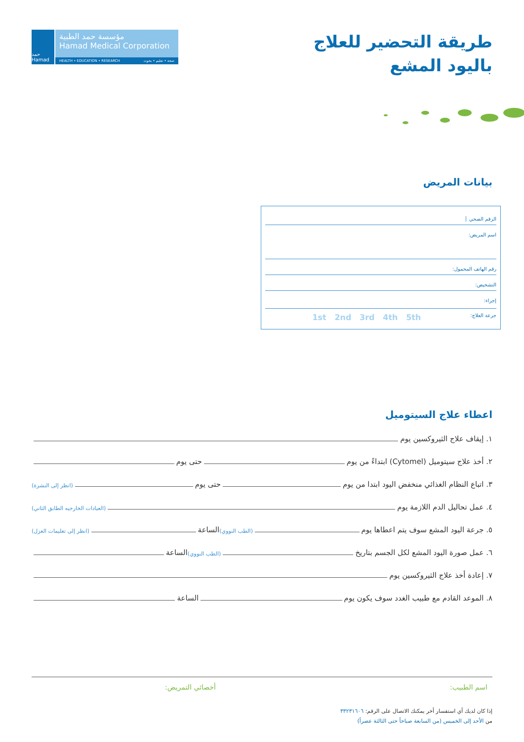حمد Hamad
مؤسسة حمد الطبية
Hamad Medical Corporation
HEALTH • EDUCATION • RESEARCH صحة • تعليم • بحوث
طريقة التحضير للعلاج
باليود المشع
بيانات المريض
الرقم الصحي
اسم المريض:
رقم الهاتف المحمول:
التشخيص:
إجراء:
جرعة العلاج: 1st 2nd 3rd 4th 5th
اعطاء علاج السيتوميل
١. إيقاف علاج الثيروكسين يوم
٢. أخذ علاج سيتوميل (Cytomel) ابتداءً من يوم حتى يوم
٣. اتباع النظام الغذائي منخفض اليود ابتدا من يوم حتى يوم (انظر إلى النشرة)
٤. عمل تحاليل الدم اللازمة يوم (العيادات الخارجيه الطابق الثاني)
٥. جرعة اليود المشع سوف يتم اعطاها يوم (الطب النووي) الساعة (انظر إلى تعليمات العزل)
٦. عمل صورة اليود المشع لكل الجسم بتاريخ (الطب النووي) الساعة
٧. إعادة أخذ علاج الثيروكسين يوم
٨. الموعد القادم مع طبيب الغدد سوف يكون يوم الساعة
اسم الطبيب: أخصائي التمريض:
إذا كان لديك أي استفسار أخر يمكنك الاتصال على الرقم: ٣٣٢٣١٦٠٦
من الأحد إلى الخميس (من السابعة صباحاً حتى الثالثة عصراً)